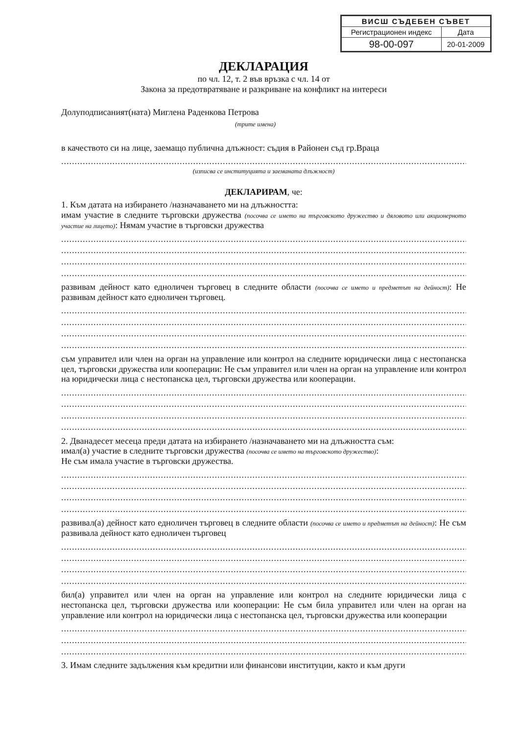| ВИСШ СЪДЕБЕН СЪВЕТ | |
| Регистрационен индекс | Дата |
| 98-00-097 | 20-01-2009 |
ДЕКЛАРАЦИЯ
по чл. 12, т. 2 във връзка с чл. 14 от
Закона за предотвратяване и разкриване на конфликт на интереси
Долуподписаният(ната) Миглена Раденкова Петрова
(трите имена)
в качеството си на лице, заемащо публична длъжност: съдия в Районен съд гр.Враца
........................................................................................................................................................
(изписва се институцията и заеманата длъжност)
ДЕКЛАРИРАМ, че:
1. Към датата на избирането /назначаването ми на длъжността:
имам участие в следните търговски дружества (посочва се името на търговското дружество и дяловото или акционерното участие на лицето): Нямам участие в търговски дружества
........................................................................................................................................................
........................................................................................................................................................
........................................................................................................................................................
.......................................................................................................................................................;
развивам дейност като едноличен търговец в следните области (посочва се името и предметът на дейност): Не развивам дейност като едноличен търговец.
........................................................................................................................................................
........................................................................................................................................................
........................................................................................................................................................
.......................................................................................................................................................;
съм управител или член на орган на управление или контрол на следните юридически лица с нестопанска цел, търговски дружества или кооперации: Не съм управител или член на орган на управление или контрол на юридически лица с нестопанска цел, търговски дружества или кооперации.
........................................................................................................................................................
........................................................................................................................................................
........................................................................................................................................................
.......................................................................................................................................................;
2. Дванадесет месеца преди датата на избирането /назначаването ми на длъжността съм:
имал(а) участие в следните търговски дружества (посочва се името на търговското дружество):
Не съм имала участие в търговски дружества.
........................................................................................................................................................
........................................................................................................................................................
........................................................................................................................................................
.......................................................................................................................................................;
развивал(а) дейност като едноличен търговец в следните области (посочва се името и предметът на дейност): Не съм развивала дейност като едноличен търговец
........................................................................................................................................................
........................................................................................................................................................
........................................................................................................................................................
.......................................................................................................................................................;
бил(а) управител или член на орган на управление или контрол на следните юридически лица с нестопанска цел, търговски дружества или кооперации: Не съм била управител или член на орган на управление или контрол на юридически лица с нестопанска цел, търговски дружества или кооперации
........................................................................................................................................................
........................................................................................................................................................
........................................................................................................................................................
3. Имам следните задължения към кредитни или финансови институции, както и към други